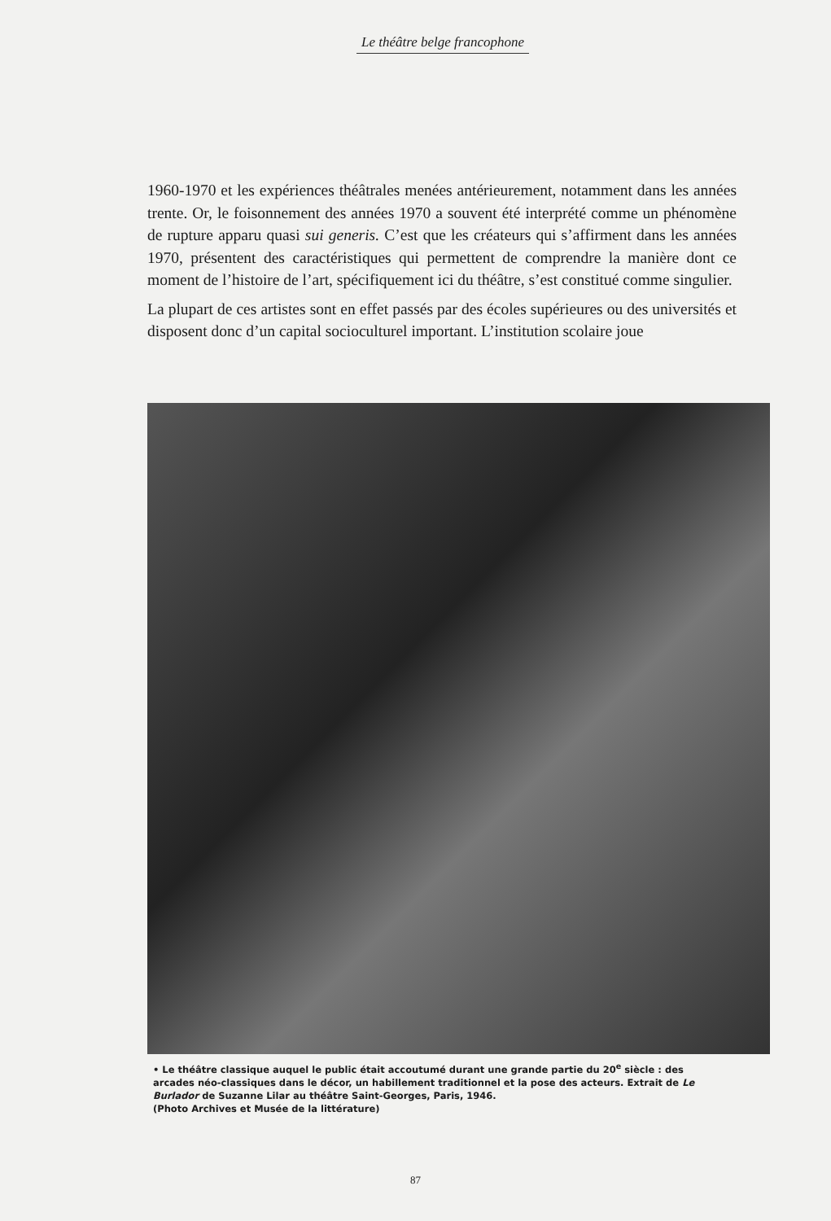Le théâtre belge francophone
1960-1970 et les expériences théâtrales menées antérieurement, notamment dans les années trente. Or, le foisonnement des années 1970 a souvent été interprété comme un phénomène de rupture apparu quasi sui generis. C’est que les créateurs qui s’affirment dans les années 1970, présentent des caractéristiques qui permettent de comprendre la manière dont ce moment de l’histoire de l’art, spécifiquement ici du théâtre, s’est constitué comme singulier.
La plupart de ces artistes sont en effet passés par des écoles supérieures ou des universités et disposent donc d’un capital socioculturel important. L’institution scolaire joue
• Le théâtre classique auquel le public était accoutumé durant une grande partie du 20<sup>e</sup> siècle : des arcades néo-classiques dans le décor, un habillement traditionnel et la pose des acteurs. Extrait de Le Burlador de Suzanne Lilar au théâtre Saint-Georges, Paris, 1946.
(Photo Archives et Musée de la littérature)
87